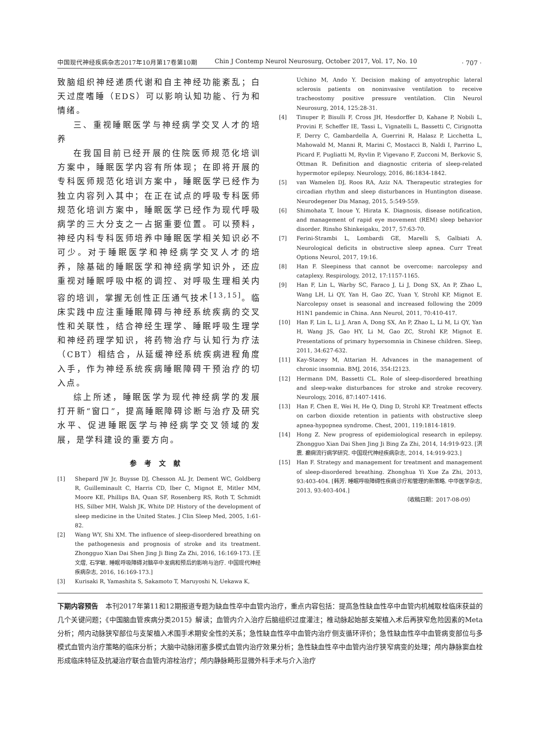中国现代神经疾病杂志2017年10月第17卷第10期 Chin J Contemp Neurol Neurosurg, October 2017, Vol. 17, No. 10
· 707 ·
致脑组织神经递质代谢和自主神经功能紊乱；白天过度嗜睡（EDS）可以影响认知功能、行为和情绪。
三、重视睡眠医学与神经病学交叉人才的培养
在我国目前已经开展的住院医师规范化培训方案中，睡眠医学内容有所体现；在即将开展的专科医师规范化培训方案中，睡眠医学已经作为独立内容列入其中；在正在试点的呼吸专科医师规范化培训方案中，睡眠医学已经作为现代呼吸病学的三大分支之一占据重要位置。可以预料，神经内科专科医师培养中睡眠医学相关知识必不可少。对于睡眠医学和神经病学交叉人才的培养，除基础的睡眠医学和神经病学知识外，还应重视对睡眠呼吸中枢的调控、对呼吸生理相关内容的培训，掌握无创性正压通气技术<sup>[13,15]</sup>。临床实践中应注重睡眠障碍与神经系统疾病的交叉性和关联性，结合神经生理学、睡眠呼吸生理学和神经药理学知识，将药物治疗与认知行为疗法（CBT）相结合，从延缓神经系统疾病进程角度入手，作为神经系统疾病睡眠障碍干预治疗的切入点。
综上所述，睡眠医学为现代神经病学的发展打开新“窗口”，提高睡眠障碍诊断与治疗及研究水平、促进睡眠医学与神经病学交叉领域的发展，是学科建设的重要方向。
参考文献
[1] Shepard JW Jr, Buysse DJ, Chesson AL Jr, Dement WC, Goldberg R, Guilleminault C, Harris CD, Iber C, Mignot E, Mitler MM, Moore KE, Phillips BA, Quan SF, Rosenberg RS, Roth T, Schmidt HS, Silber MH, Walsh JK, White DP. History of the development of sleep medicine in the United States. J Clin Sleep Med, 2005, 1:61-82.
[2] Wang WY, Shi XM. The influence of sleep-disordered breathing on the pathogenesis and prognosis of stroke and its treatment. Zhongguo Xian Dai Shen Jing Ji Bing Za Zhi, 2016, 16:169-173. [王文熠, 石学敏. 睡眠呼吸障碍对脑卒中发病和预后的影响与治疗. 中国现代神经疾病杂志, 2016, 16:169-173.]
[3] Kurisaki R, Yamashita S, Sakamoto T, Maruyoshi N, Uekawa K,
Uchino M, Ando Y. Decision making of amyotrophic lateral sclerosis patients on noninvasive ventilation to receive tracheostomy positive pressure ventilation. Clin Neurol Neurosurg, 2014, 125:28-31.
[4] Tinuper P, Bisulli F, Cross JH, Hesdorffer D, Kahane P, Nobili L, Provini F, Scheffer IE, Tassi L, Vignatelli L, Bassetti C, Cirignotta F, Derry C, Gambardella A, Guerrini R, Halasz P, Licchetta L, Mahowald M, Manni R, Marini C, Mostacci B, Naldi I, Parrino L, Picard F, Pugliatti M, Ryvlin P, Vigevano F, Zucconi M, Berkovic S, Ottman R. Definition and diagnostic criteria of sleep-related hypermotor epilepsy. Neurology, 2016, 86:1834-1842.
[5] van Wamelen DJ, Roos RA, Aziz NA. Therapeutic strategies for circadian rhythm and sleep disturbances in Huntington disease. Neurodegener Dis Manag, 2015, 5:549-559.
[6] Shimohata T, Inoue Y, Hirata K. Diagnosis, disease notification, and management of rapid eye movement (REM) sleep behavior disorder. Rinsho Shinkeigaku, 2017, 57:63-70.
[7] Ferini-Strambi L, Lombardi GE, Marelli S, Galbiati A. Neurological deficits in obstructive sleep apnea. Curr Treat Options Neurol, 2017, 19:16.
[8] Han F. Sleepiness that cannot be overcome: narcolepsy and cataplexy. Respirology, 2012, 17:1157-1165.
[9] Han F, Lin L, Warby SC, Faraco J, Li J, Dong SX, An P, Zhao L, Wang LH, Li QY, Yan H, Gao ZC, Yuan Y, Strohl KP, Mignot E. Narcolepsy onset is seasonal and increased following the 2009 H1N1 pandemic in China. Ann Neurol, 2011, 70:410-417.
[10] Han F, Lin L, Li J, Aran A, Dong SX, An P, Zhao L, Li M, Li QY, Yan H, Wang JS, Gao HY, Li M, Gao ZC, Strohl KP, Mignot E. Presentations of primary hypersomnia in Chinese children. Sleep, 2011, 34:627-632.
[11] Kay-Stacey M, Attarian H. Advances in the management of chronic insomnia. BMJ, 2016, 354:I2123.
[12] Hermann DM, Bassetti CL. Role of sleep-disordered breathing and sleep-wake disturbances for stroke and stroke recovery. Neurology, 2016, 87:1407-1416.
[13] Han F, Chen E, Wei H, He Q, Ding D, Strohl KP. Treatment effects on carbon dioxide retention in patients with obstructive sleep apnea-hypopnea syndrome. Chest, 2001, 119:1814-1819.
[14] Hong Z. New progress of epidemiological research in epilepsy. Zhongguo Xian Dai Shen Jing Ji Bing Za Zhi, 2014, 14:919-923. [洪震. 癫痫流行病学研究. 中国现代神经疾病杂志, 2014, 14:919-923.]
[15] Han F. Strategy and management for treatment and management of sleep-disordered breathing. Zhonghua Yi Xue Za Zhi, 2013, 93:403-404. [韩芳. 睡眠呼吸障碍性疾病诊疗和管理的新策略. 中华医学杂志, 2013, 93:403-404.]
（收稿日期：2017-08-09）
下期内容预告　本刊2017年第11和12期报道专题为缺血性卒中血管内治疗，重点内容包括：提高急性缺血性卒中血管内机械取栓临床获益的几个关键问题；《中国脑血管疾病分类2015》解读；血管内介入治疗后脑组织过度灌注；椎动脉起始部支架植入术后再狭窄危险因素的Meta分析；颅内动脉狭窄部位与支架植入术围手术期安全性的关系；急性缺血性卒中血管内治疗侧支循环评价；急性缺血性卒中血管病变部位与多模式血管内治疗策略的临床分析；大脑中动脉闭塞多模式血管内治疗效果分析；急性缺血性卒中血管内治疗狭窄病变的处理；颅内静脉窦血栓形成临床特征及抗凝治疗联合血管内溶栓治疗；颅内静脉畸形显微外科手术与介入治疗